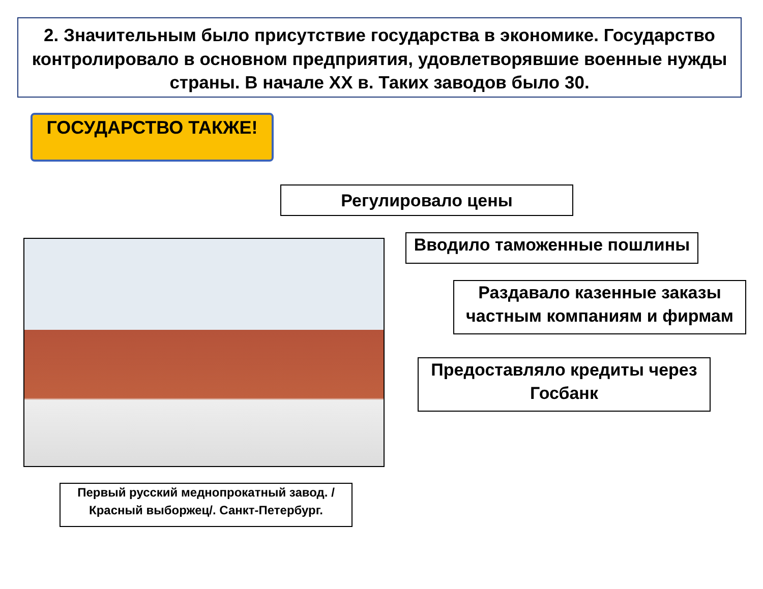2. Значительным было присутствие государства в экономике. Государство контролировало в основном предприятия, удовлетворявшие военные нужды страны. В начале XX в. Таких заводов было 30.
ГОСУДАРСТВО ТАКЖЕ!
Регулировало цены
Вводило таможенные пошлины
Раздавало казенные заказы частным компаниям и фирмам
Предоставляло кредиты через Госбанк
Первый русский меднопрокатный завод. /Красный выборжец/. Санкт-Петербург.